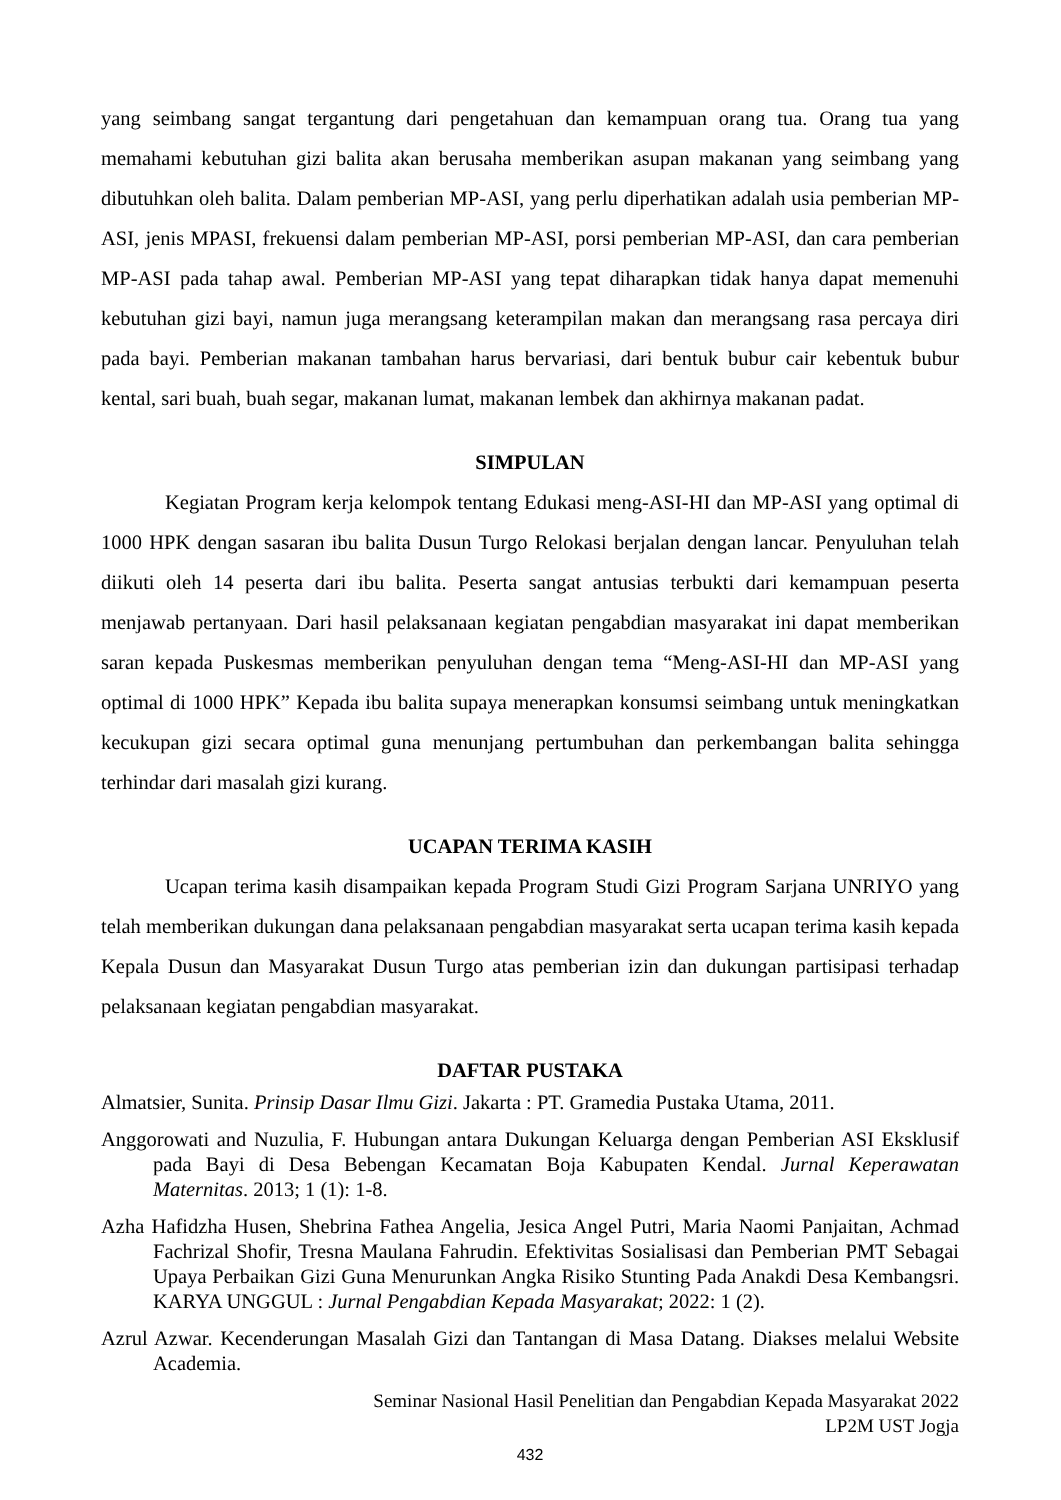yang seimbang sangat tergantung dari pengetahuan dan kemampuan orang tua. Orang tua yang memahami kebutuhan gizi balita akan berusaha memberikan asupan makanan yang seimbang yang dibutuhkan oleh balita. Dalam pemberian MP-ASI, yang perlu diperhatikan adalah usia pemberian MP-ASI, jenis MPASI, frekuensi dalam pemberian MP-ASI, porsi pemberian MP-ASI, dan cara pemberian MP-ASI pada tahap awal. Pemberian MP-ASI yang tepat diharapkan tidak hanya dapat memenuhi kebutuhan gizi bayi, namun juga merangsang keterampilan makan dan merangsang rasa percaya diri pada bayi. Pemberian makanan tambahan harus bervariasi, dari bentuk bubur cair kebentuk bubur kental, sari buah, buah segar, makanan lumat, makanan lembek dan akhirnya makanan padat.
SIMPULAN
Kegiatan Program kerja kelompok tentang Edukasi meng-ASI-HI dan MP-ASI yang optimal di 1000 HPK dengan sasaran ibu balita Dusun Turgo Relokasi berjalan dengan lancar. Penyuluhan telah diikuti oleh 14 peserta dari ibu balita. Peserta sangat antusias terbukti dari kemampuan peserta menjawab pertanyaan. Dari hasil pelaksanaan kegiatan pengabdian masyarakat ini dapat memberikan saran kepada Puskesmas memberikan penyuluhan dengan tema “Meng-ASI-HI dan MP-ASI yang optimal di 1000 HPK” Kepada ibu balita supaya menerapkan konsumsi seimbang untuk meningkatkan kecukupan gizi secara optimal guna menunjang pertumbuhan dan perkembangan balita sehingga terhindar dari masalah gizi kurang.
UCAPAN TERIMA KASIH
Ucapan terima kasih disampaikan kepada Program Studi Gizi Program Sarjana UNRIYO yang telah memberikan dukungan dana pelaksanaan pengabdian masyarakat serta ucapan terima kasih kepada Kepala Dusun dan Masyarakat Dusun Turgo atas pemberian izin dan dukungan partisipasi terhadap pelaksanaan kegiatan pengabdian masyarakat.
DAFTAR PUSTAKA
Almatsier, Sunita. Prinsip Dasar Ilmu Gizi. Jakarta : PT. Gramedia Pustaka Utama, 2011.
Anggorowati and Nuzulia, F. Hubungan antara Dukungan Keluarga dengan Pemberian ASI Eksklusif pada Bayi di Desa Bebengan Kecamatan Boja Kabupaten Kendal. Jurnal Keperawatan Maternitas. 2013; 1 (1): 1-8.
Azha Hafidzha Husen, Shebrina Fathea Angelia, Jesica Angel Putri, Maria Naomi Panjaitan, Achmad Fachrizal Shofir, Tresna Maulana Fahrudin. Efektivitas Sosialisasi dan Pemberian PMT Sebagai Upaya Perbaikan Gizi Guna Menurunkan Angka Risiko Stunting Pada Anakdi Desa Kembangsri. KARYA UNGGUL : Jurnal Pengabdian Kepada Masyarakat; 2022: 1 (2).
Azrul Azwar. Kecenderungan Masalah Gizi dan Tantangan di Masa Datang. Diakses melalui Website Academia.
Seminar Nasional Hasil Penelitian dan Pengabdian Kepada Masyarakat 2022
LP2M UST Jogja
432